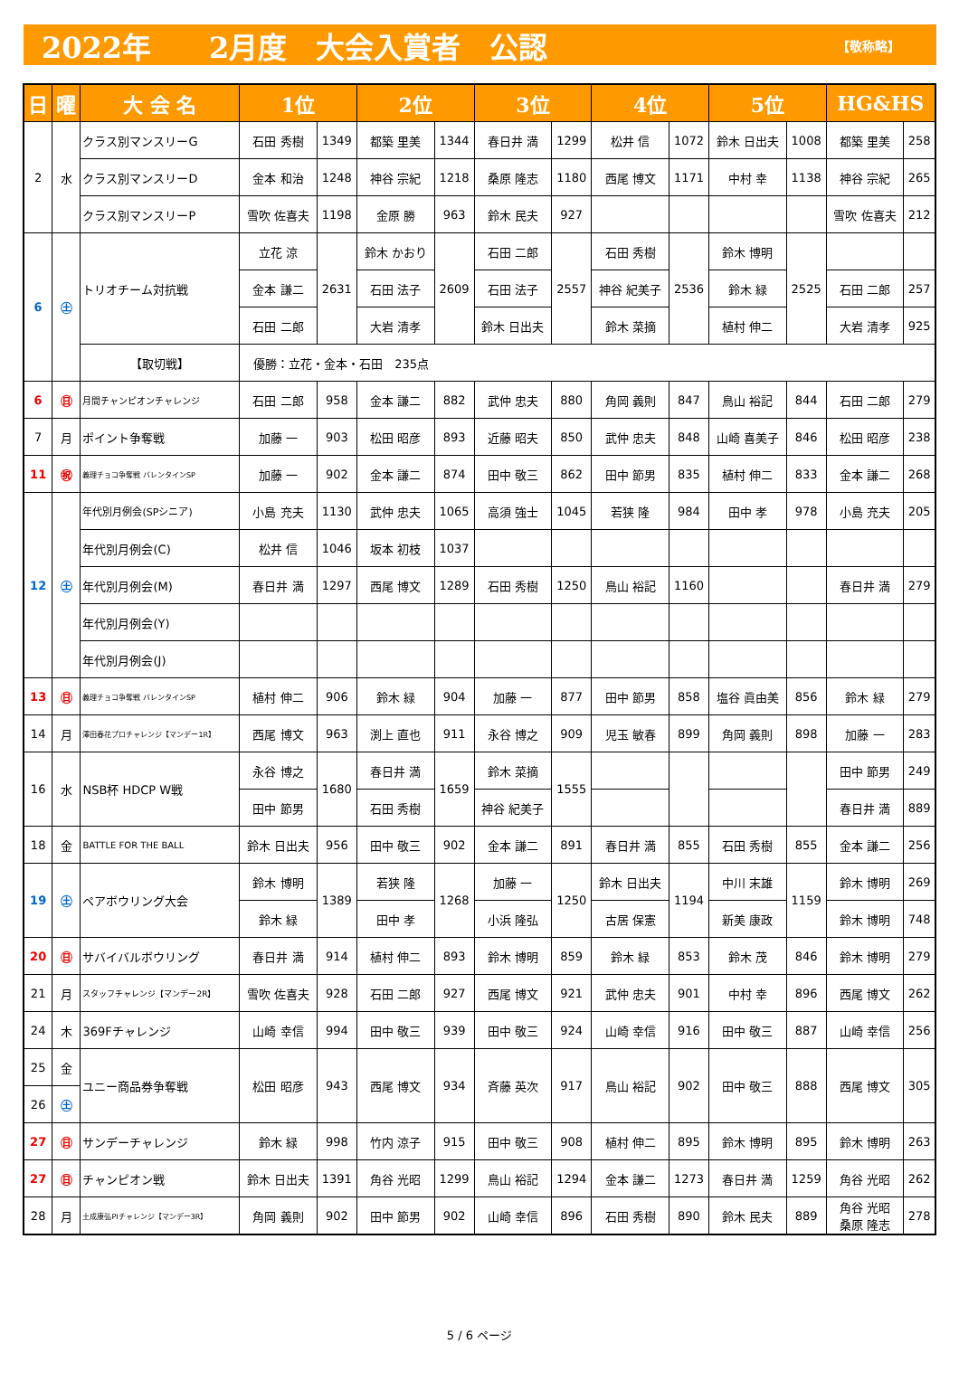2022年　　2月度　大会入賞者　公認 【敬称略】
| 日 | 曜 | 大 会 名 | 1位 | | 2位 | | 3位 | | 4位 | | 5位 | | HG&HS | |
| --- | --- | --- | --- | --- | --- | --- | --- | --- | --- | --- | --- | --- | --- | --- |
| 2 | 水 | クラス別マンスリーG | 石田 秀樹 | 1349 | 都築 里美 | 1344 | 春日井 満 | 1299 | 松井 信 | 1072 | 鈴木 日出夫 | 1008 | 都築 里美 | 258 |
| | | クラス別マンスリーD | 金本 和治 | 1248 | 神谷 宗紀 | 1218 | 桑原 隆志 | 1180 | 西尾 博文 | 1171 | 中村 幸 | 1138 | 神谷 宗紀 | 265 |
| | | クラス別マンスリーP | 雪吹 佐喜夫 | 1198 | 金原 勝 | 963 | 鈴木 民夫 | 927 | | | | | 雪吹 佐喜夫 | 212 |
| 6 | ㊏ | トリオチーム対抗戦 | 立花 涼 | 2631 | 鈴木 かおり | 2609 | 石田 二郎 | 2557 | 石田 秀樹 | 2536 | 鈴木 博明 | 2525 | | |
| | | | 金本 謙二 | | 石田 法子 | | 石田 法子 | | 神谷 紀美子 | | 鈴木 緑 | | 石田 二郎 | 257 |
| | | | 石田 二郎 | | 大岩 清孝 | | 鈴木 日出夫 | | 鈴木 菜摘 | | 植村 伸二 | | 大岩 清孝 | 925 |
| | | 【取切戦】 | 優勝：立花・金本・石田 235点 | | | | | | | | | | | |
| 6 | ㊐ | 月間チャンピオンチャレンジ | 石田 二郎 | 958 | 金本 謙二 | 882 | 武仲 忠夫 | 880 | 角岡 義則 | 847 | 鳥山 裕記 | 844 | 石田 二郎 | 279 |
| 7 | 月 | ポイント争奪戦 | 加藤 一 | 903 | 松田 昭彦 | 893 | 近藤 昭夫 | 850 | 武仲 忠夫 | 848 | 山崎 喜美子 | 846 | 松田 昭彦 | 238 |
| 11 | ㊗ | 義理チョコ争奪戦 バレンタインSP | 加藤 一 | 902 | 金本 謙二 | 874 | 田中 敬三 | 862 | 田中 節男 | 835 | 植村 伸二 | 833 | 金本 謙二 | 268 |
| 12 | ㊏ | 年代別月例会(SPシニア) | 小島 充夫 | 1130 | 武仲 忠夫 | 1065 | 高須 強士 | 1045 | 若狭 隆 | 984 | 田中 孝 | 978 | 小島 充夫 | 205 |
| | | 年代別月例会(C) | 松井 信 | 1046 | 坂本 初枝 | 1037 | | | | | | | | |
| | | 年代別月例会(M) | 春日井 満 | 1297 | 西尾 博文 | 1289 | 石田 秀樹 | 1250 | 鳥山 裕記 | 1160 | | | 春日井 満 | 279 |
| | | 年代別月例会(Y) | | | | | | | | | | | | |
| | | 年代別月例会(J) | | | | | | | | | | | | |
| 13 | ㊐ | 義理チョコ争奪戦 バレンタインSP | 植村 伸二 | 906 | 鈴木 緑 | 904 | 加藤 一 | 877 | 田中 節男 | 858 | 塩谷 眞由美 | 856 | 鈴木 緑 | 279 |
| 14 | 月 | 澤田春花プロチャレンジ【マンデー1R】 | 西尾 博文 | 963 | 渕上 直也 | 911 | 永谷 博之 | 909 | 児玉 敏春 | 899 | 角岡 義則 | 898 | 加藤 一 | 283 |
| 16 | 水 | NSB杯 HDCP W戦 | 永谷 博之 | 1680 | 春日井 満 | 1659 | 鈴木 菜摘 | 1555 | | | | | 田中 節男 | 249 |
| | | | 田中 節男 | | 石田 秀樹 | | 神谷 紀美子 | | | | | | 春日井 満 | 889 |
| 18 | 金 | BATTLE FOR THE BALL | 鈴木 日出夫 | 956 | 田中 敬三 | 902 | 金本 謙二 | 891 | 春日井 満 | 855 | 石田 秀樹 | 855 | 金本 謙二 | 256 |
| 19 | ㊏ | ペアボウリング大会 | 鈴木 博明 | 1389 | 若狭 隆 | 1268 | 加藤 一 | 1250 | 鈴木 日出夫 | 1194 | 中川 末雄 | 1159 | 鈴木 博明 | 269 |
| | | | 鈴木 緑 | | 田中 孝 | | 小浜 隆弘 | | 古居 保憲 | | 新美 康政 | | 鈴木 博明 | 748 |
| 20 | ㊐ | サバイバルボウリング | 春日井 満 | 914 | 植村 伸二 | 893 | 鈴木 博明 | 859 | 鈴木 緑 | 853 | 鈴木 茂 | 846 | 鈴木 博明 | 279 |
| 21 | 月 | スタッフチャレンジ【マンデー2R】 | 雪吹 佐喜夫 | 928 | 石田 二郎 | 927 | 西尾 博文 | 921 | 武仲 忠夫 | 901 | 中村 幸 | 896 | 西尾 博文 | 262 |
| 24 | 木 | 369Fチャレンジ | 山崎 幸信 | 994 | 田中 敬三 | 939 | 田中 敬三 | 924 | 山崎 幸信 | 916 | 田中 敬三 | 887 | 山崎 幸信 | 256 |
| 25 | 金 | ユニー商品券争奪戦 | 松田 昭彦 | 943 | 西尾 博文 | 934 | 斉藤 英次 | 917 | 鳥山 裕記 | 902 | 田中 敬三 | 888 | 西尾 博文 | 305 |
| 26 | ㊏ | | | | | | | | | | | | | |
| 27 | ㊐ | サンデーチャレンジ | 鈴木 緑 | 998 | 竹内 涼子 | 915 | 田中 敬三 | 908 | 植村 伸二 | 895 | 鈴木 博明 | 895 | 鈴木 博明 | 263 |
| 27 | ㊐ | チャンピオン戦 | 鈴木 日出夫 | 1391 | 角谷 光昭 | 1299 | 鳥山 裕記 | 1294 | 金本 謙二 | 1273 | 春日井 満 | 1259 | 角谷 光昭 | 262 |
| 28 | 月 | 土成康弘PIチャレンジ【マンデー3R】 | 角岡 義則 | 902 | 田中 節男 | 902 | 山崎 幸信 | 896 | 石田 秀樹 | 890 | 鈴木 民夫 | 889 | 角谷 光昭 桑原 隆志 | 278 |
5 / 6 ページ